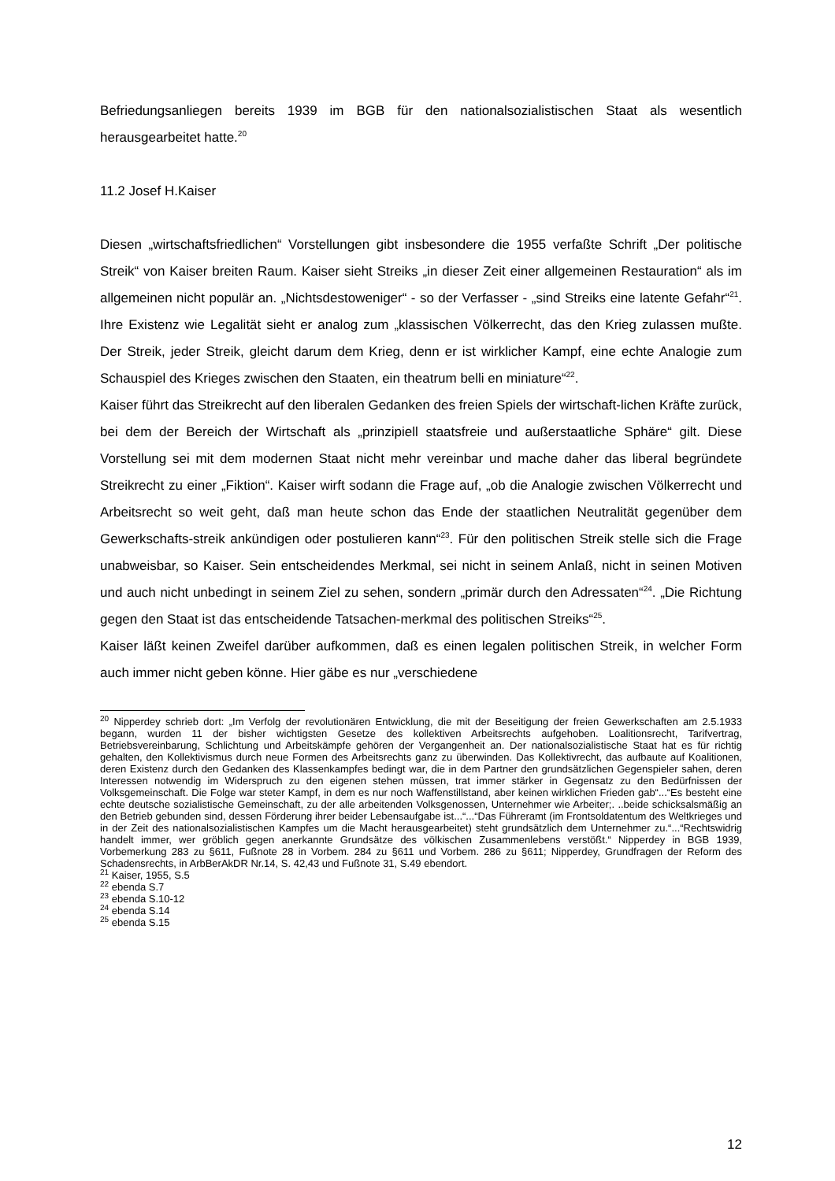Befriedungsanliegen bereits 1939 im BGB für den nationalsozialistischen Staat als wesentlich herausgearbeitet hatte.<sup>20</sup>
11.2 Josef H.Kaiser
Diesen „wirtschaftsfriedlichen“ Vorstellungen gibt insbesondere die 1955 verfaßte Schrift „Der politische Streik“ von Kaiser breiten Raum. Kaiser sieht Streiks „in dieser Zeit einer allgemeinen Restauration“ als im allgemeinen nicht populär an. „Nichtsdestoweniger“ - so der Verfasser - „sind Streiks eine latente Gefahr“<sup>21</sup>. Ihre Existenz wie Legalität sieht er analog zum „klassischen Völkerrecht, das den Krieg zulassen mußte. Der Streik, jeder Streik, gleicht darum dem Krieg, denn er ist wirklicher Kampf, eine echte Analogie zum Schauspiel des Krieges zwischen den Staaten, ein theatrum belli en miniature“<sup>22</sup>.
Kaiser führt das Streikrecht auf den liberalen Gedanken des freien Spiels der wirtschaft-lichen Kräfte zurück, bei dem der Bereich der Wirtschaft als „prinzipiell staatsfreie und außerstaatliche Sphäre“ gilt. Diese Vorstellung sei mit dem modernen Staat nicht mehr vereinbar und mache daher das liberal begründete Streikrecht zu einer „Fiktion“. Kaiser wirft sodann die Frage auf, „ob die Analogie zwischen Völkerrecht und Arbeitsrecht so weit geht, daß man heute schon das Ende der staatlichen Neutralität gegenüber dem Gewerkschafts-streik ankündigen oder postulieren kann“<sup>23</sup>. Für den politischen Streik stelle sich die Frage unabweisbar, so Kaiser. Sein entscheidendes Merkmal, sei nicht in seinem Anlaß, nicht in seinen Motiven und auch nicht unbedingt in seinem Ziel zu sehen, sondern „primär durch den Adressaten“<sup>24</sup>. „Die Richtung gegen den Staat ist das entscheidende Tatsachen-merkmal des politischen Streiks“<sup>25</sup>.
Kaiser läßt keinen Zweifel darüber aufkommen, daß es einen legalen politischen Streik, in welcher Form auch immer nicht geben könne. Hier gäbe es nur „verschiedene
<sup>20</sup> Nipperdey schrieb dort: „Im Verfolg der revolutionären Entwicklung, die mit der Beseitigung der freien Gewerkschaften am 2.5.1933 begann, wurden 11 der bisher wichtigsten Gesetze des kollektiven Arbeitsrechts aufgehoben. Loalitionsrecht, Tarifvertrag, Betriebsvereinbarung, Schlichtung und Arbeitskämpfe gehören der Vergangenheit an. Der nationalsozialistische Staat hat es für richtig gehalten, den Kollektivismus durch neue Formen des Arbeitsrechts ganz zu überwinden. Das Kollektivrecht, das aufbaute auf Koalitionen, deren Existenz durch den Gedanken des Klassenkampfes bedingt war, die in dem Partner den grundsätzlichen Gegenspieler sahen, deren Interessen notwendig im Widerspruch zu den eigenen stehen müssen, trat immer stärker in Gegensatz zu den Bedürfnissen der Volksgemeinschaft. Die Folge war steter Kampf, in dem es nur noch Waffenstillstand, aber keinen wirklichen Frieden gab“...“Es besteht eine echte deutsche sozialistische Gemeinschaft, zu der alle arbeitenden Volksgenossen, Unternehmer wie Arbeiter;. ..beide schicksalsmäßig an den Betrieb gebunden sind, dessen Förderung ihrer beider Lebensaufgabe ist...“...“Das Führeramt (im Frontsoldatentum des Weltkrieges und in der Zeit des nationalsozialistischen Kampfes um die Macht herausgearbeitet) steht grundsätzlich dem Unternehmer zu.“...“Rechtswidrig handelt immer, wer gröblich gegen anerkannte Grundsätze des völkischen Zusammenlebens verstößt.“ Nipperdey in BGB 1939, Vorbemerkung 283 zu §611, Fußnote 28 in Vorbem. 284 zu §611 und Vorbem. 286 zu §611; Nipperdey, Grundfragen der Reform des Schadensrechts, in ArbBerAkDR Nr.14, S. 42,43 und Fußnote 31, S.49 ebendort.
<sup>21</sup> Kaiser, 1955, S.5
<sup>22</sup> ebenda S.7
<sup>23</sup> ebenda S.10-12
<sup>24</sup> ebenda S.14
<sup>25</sup> ebenda S.15
12